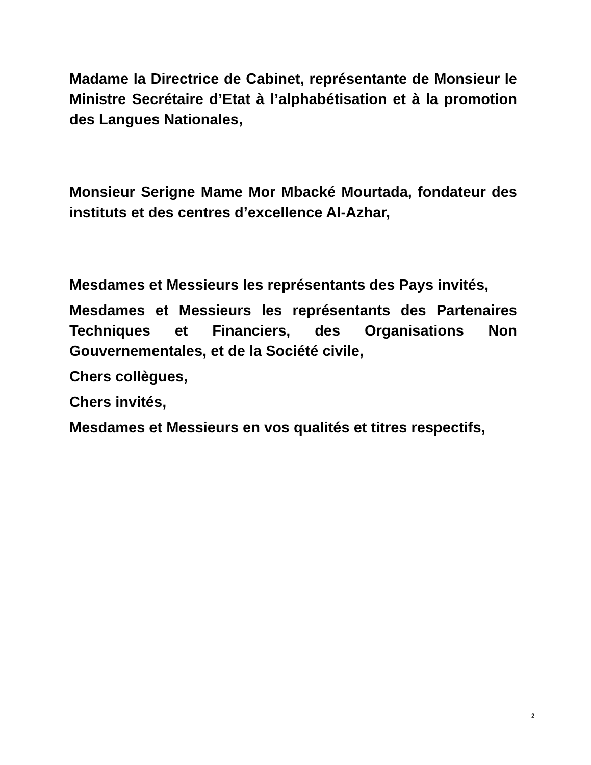Madame la Directrice de Cabinet, représentante de Monsieur le Ministre Secrétaire d’Etat à l’alphabétisation et à la promotion des Langues Nationales,
Monsieur Serigne Mame Mor Mbacké Mourtada, fondateur des instituts et des centres d’excellence Al-Azhar,
Mesdames et Messieurs les représentants des Pays invités,
Mesdames et Messieurs les représentants des Partenaires Techniques et Financiers, des Organisations Non Gouvernementales, et de la Société civile,
Chers collègues,
Chers invités,
Mesdames et Messieurs en vos qualités et titres respectifs,
2